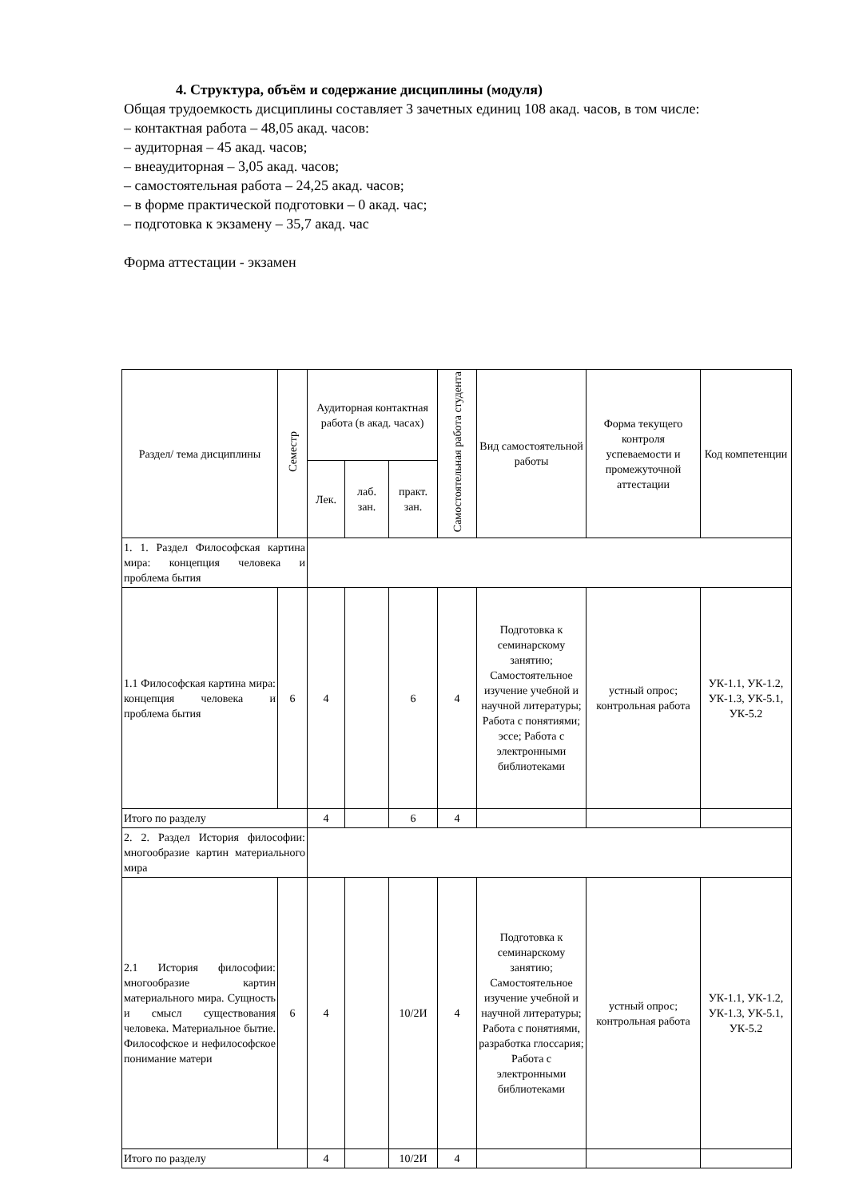4. Структура, объём и содержание дисциплины (модуля)
Общая трудоемкость дисциплины составляет 3 зачетных единиц 108 акад. часов, в том числе:
– контактная работа – 48,05 акад. часов:
– аудиторная – 45 акад. часов;
– внеаудиторная – 3,05 акад. часов;
– самостоятельная работа – 24,25 акад. часов;
– в форме практической подготовки – 0 акад. час;
– подготовка к экзамену – 35,7 акад. час
Форма аттестации - экзамен
| Раздел/ тема дисциплины | Семестр | Аудиторная контактная работа (в акад. часах) | | | Самостоятельная работа студента | Вид самостоятельной работы | Форма текущего контроля успеваемости и промежуточной аттестации | Код компетенции |
| --- | --- | --- | --- | --- | --- | --- | --- | --- |
| | | Лек. | лаб. зан. | практ. зан. | | | | |
| 1. 1. Раздел Философская картина мира: концепция человека и проблема бытия | | | | | | | | |
| 1.1 Философская картина мира: концепция человека и проблема бытия | 6 | 4 | | 6 | 4 | Подготовка к семинарскому занятию; Самостоятельное изучение учебной и научной литературы; Работа с понятиями; эссе; Работа с электронными библиотеками | устный опрос; контрольная работа | УК-1.1, УК-1.2, УК-1.3, УК-5.1, УК-5.2 |
| Итого по разделу | | 4 | | 6 | 4 | | | |
| 2. 2. Раздел История философии: многообразие картин материального мира | | | | | | | | |
| 2.1 История философии: многообразие картин материального мира. Сущность и смысл существования человека. Материальное бытие. Философское и нефилософское понимание матери | 6 | 4 | | 10/2И | 4 | Подготовка к семинарскому занятию; Самостоятельное изучение учебной и научной литературы; Работа с понятиями, разработка глоссария; Работа с электронными библиотеками | устный опрос; контрольная работа | УК-1.1, УК-1.2, УК-1.3, УК-5.1, УК-5.2 |
| Итого по разделу | | 4 | | 10/2И | 4 | | | |